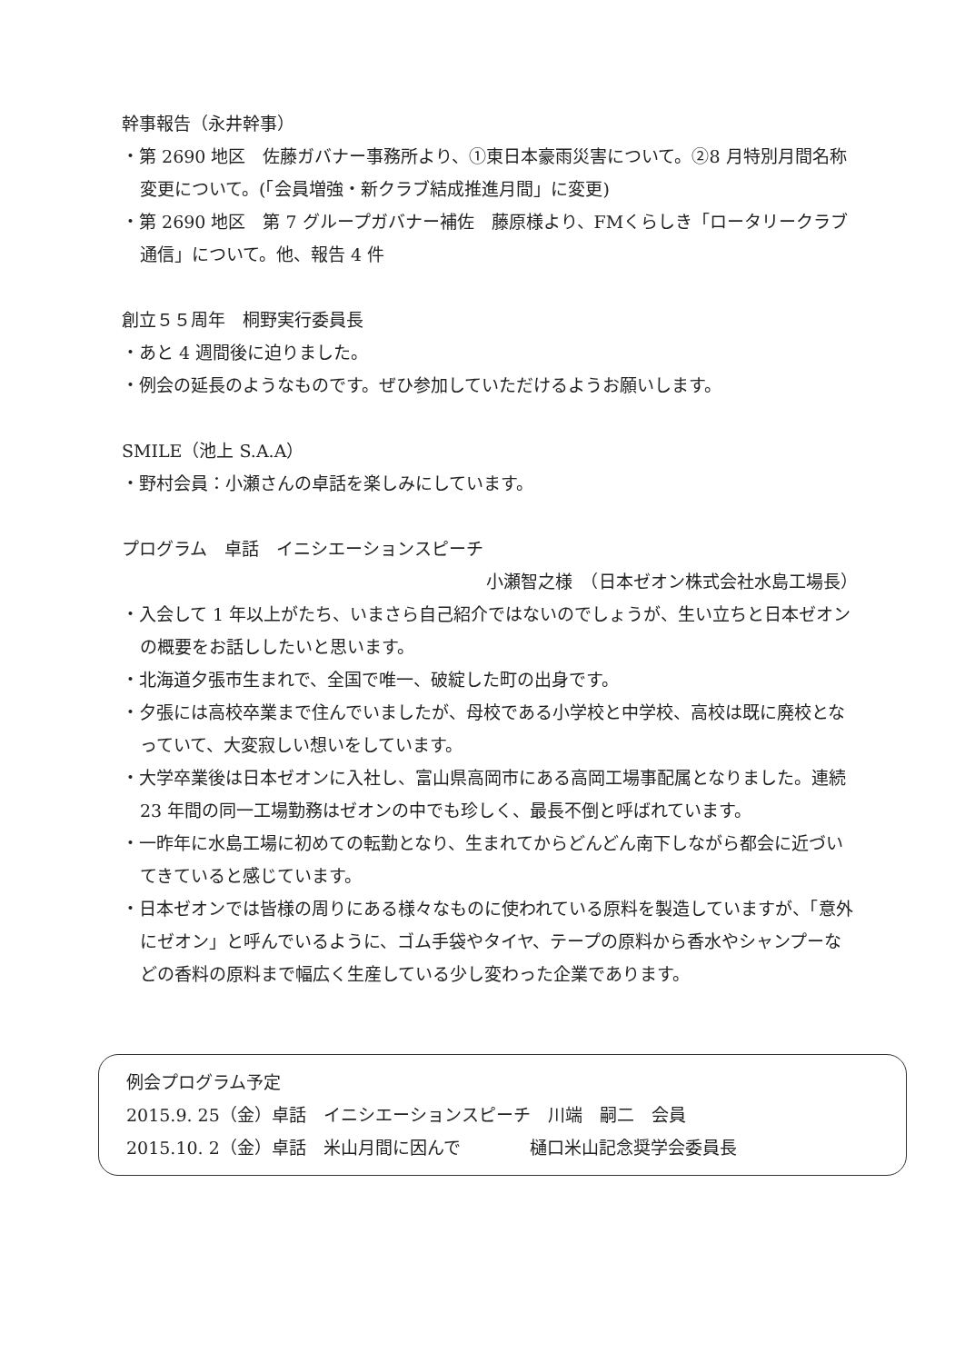幹事報告（永井幹事）
・第 2690 地区　佐藤ガバナー事務所より、①東日本豪雨災害について。②8 月特別月間名称変更について。(「会員増強・新クラブ結成推進月間」に変更)
・第 2690 地区　第 7 グループガバナー補佐　藤原様より、FMくらしき「ロータリークラブ通信」について。他、報告 4 件
創立５５周年　桐野実行委員長
・あと 4 週間後に迫りました。
・例会の延長のようなものです。ぜひ参加していただけるようお願いします。
SMILE（池上 S.A.A）
・野村会員：小瀬さんの卓話を楽しみにしています。
プログラム　卓話　イニシエーションスピーチ
小瀬智之様　（日本ゼオン株式会社水島工場長）
・入会して 1 年以上がたち、いまさら自己紹介ではないのでしょうが、生い立ちと日本ゼオンの概要をお話ししたいと思います。
・北海道夕張市生まれで、全国で唯一、破綻した町の出身です。
・夕張には高校卒業まで住んでいましたが、母校である小学校と中学校、高校は既に廃校となっていて、大変寂しい想いをしています。
・大学卒業後は日本ゼオンに入社し、富山県高岡市にある高岡工場事配属となりました。連続 23 年間の同一工場勤務はゼオンの中でも珍しく、最長不倒と呼ばれています。
・一昨年に水島工場に初めての転勤となり、生まれてからどんどん南下しながら都会に近づいてきていると感じています。
・日本ゼオンでは皆様の周りにある様々なものに使われている原料を製造していますが、「意外にゼオン」と呼んでいるように、ゴム手袋やタイヤ、テープの原料から香水やシャンプーなどの香料の原料まで幅広く生産している少し変わった企業であります。
例会プログラム予定
2015.9. 25（金）卓話　イニシエーションスピーチ　川端　嗣二　会員
2015.10. 2（金）卓話　米山月間に因んで　　　　樋口米山記念奨学会委員長